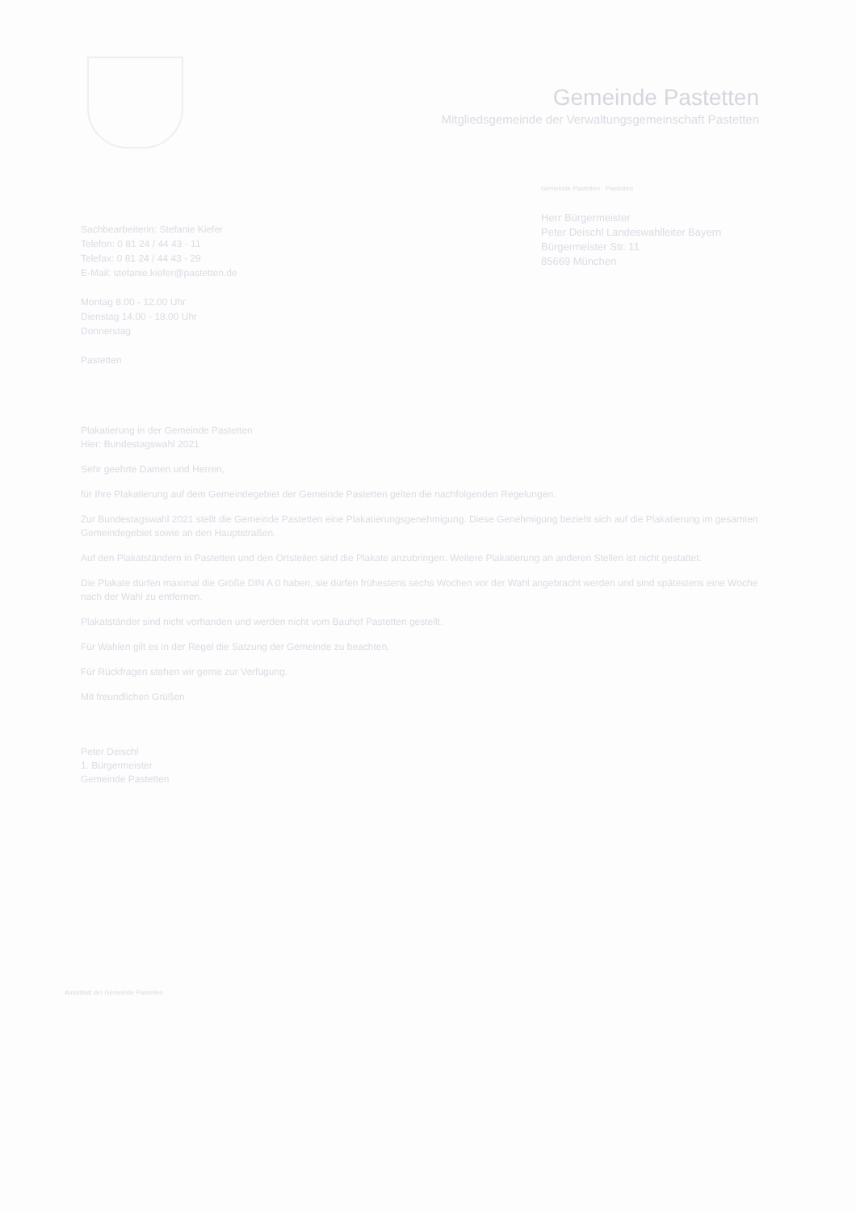Gemeinde Pastetten
Mitgliedsgemeinde der Verwaltungsgemeinschaft Pastetten
Gemeinde Pastetten · Pastetten
Herr Bürgermeister
Peter Deischl Landeswahlleiter Bayern
Bürgermeister Str. 11
85669 München
Sachbearbeiterin: Stefanie Kiefer
Telefon: 0 81 24 / 44 43 - 11
Telefax: 0 81 24 / 44 43 - 29
E-Mail: stefanie.kiefer@pastetten.de
Montag 8.00 - 12.00 Uhr
Dienstag 14.00 - 18.00 Uhr
Donnerstag
Pastetten
Plakatierung in der Gemeinde Pastetten
Hier: Bundestagswahl 2021
Sehr geehrte Damen und Herren,
für Ihre Plakatierung auf dem Gemeindegebiet der Gemeinde Pastetten gelten die nachfolgenden Regelungen.
Zur Bundestagswahl 2021 stellt die Gemeinde Pastetten eine Plakatierungsgenehmigung. Diese Genehmigung bezieht sich auf die Plakatierung im gesamten Gemeindegebiet sowie an den Hauptstraßen.
Auf den Plakatständern in Pastetten und den Ortsteilen sind die Plakate anzubringen. Weitere Plakatierung an anderen Stellen ist nicht gestattet.
Die Plakate dürfen maximal die Größe DIN A 0 haben, sie dürfen frühestens sechs Wochen vor der Wahl angebracht werden und sind spätestens eine Woche nach der Wahl zu entfernen.
Plakatständer sind nicht vorhanden und werden nicht vom Bauhof Pastetten gestellt.
Für Wahlen gilt es in der Regel die Satzung der Gemeinde zu beachten.
Für Rückfragen stehen wir gerne zur Verfügung.
Mit freundlichen Grüßen
Peter Deischl
1. Bürgermeister
Gemeinde Pastetten
Amtsblatt der Gemeinde Pastetten